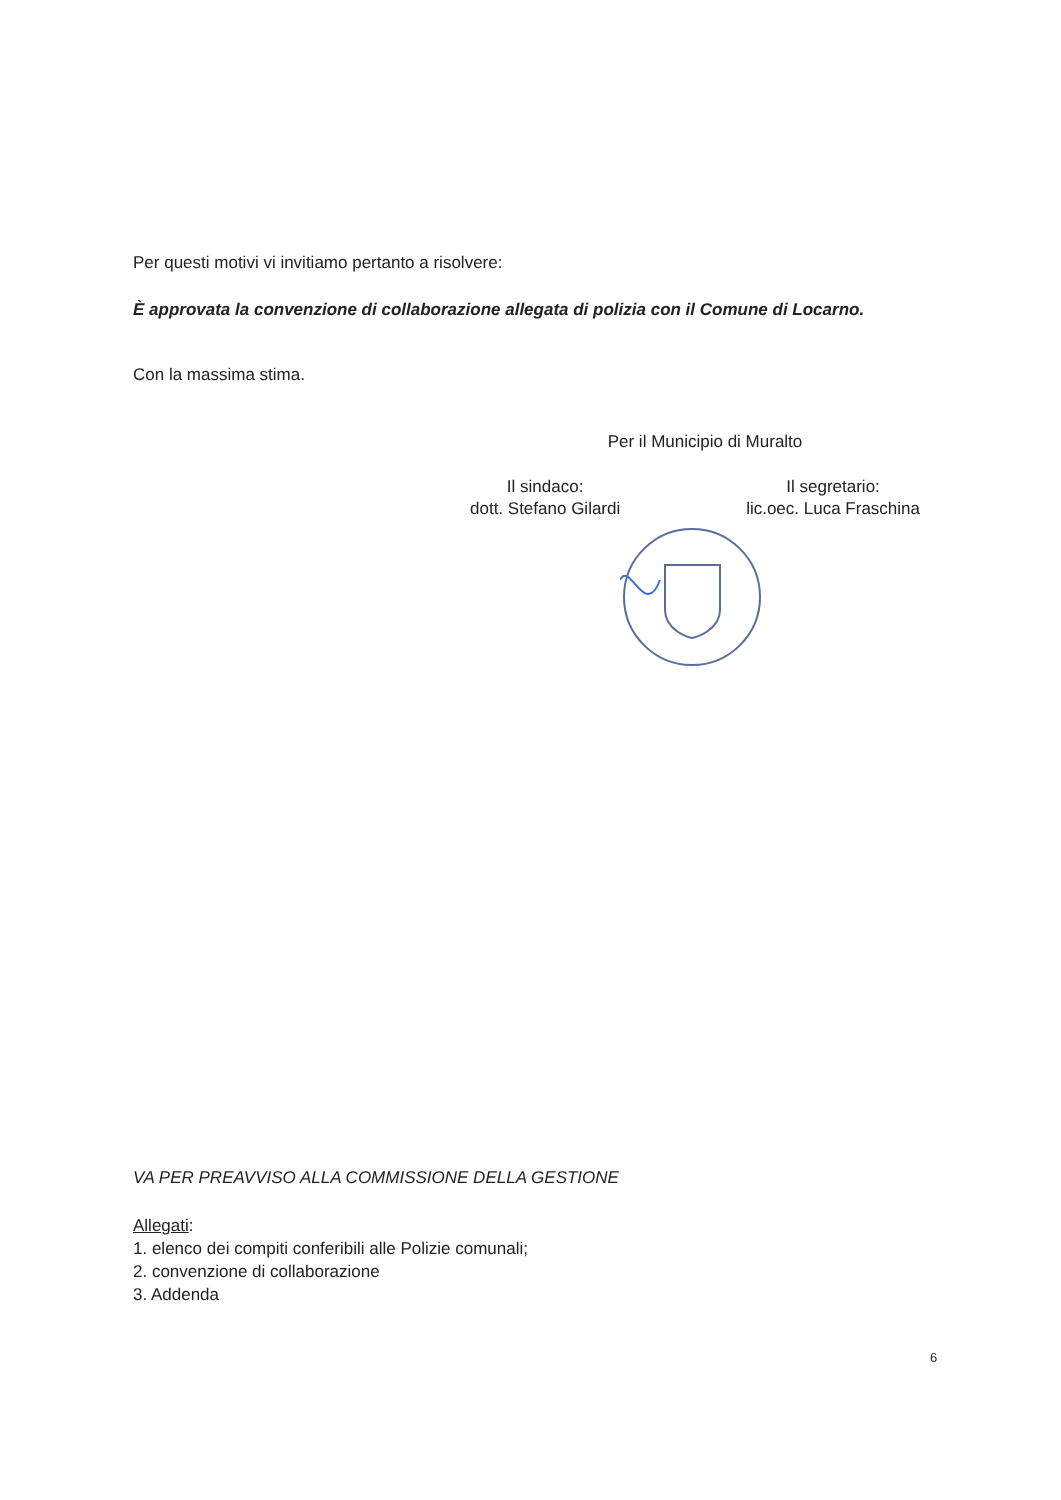Per questi motivi vi invitiamo pertanto a risolvere:
È approvata la convenzione di collaborazione allegata di polizia con il Comune di Locarno.
Con la massima stima.
Per il Municipio di Muralto
Il sindaco:
dott. Stefano Gilardi
Il segretario:
lic.oec. Luca Fraschina
VA PER PREAVVISO ALLA COMMISSIONE DELLA GESTIONE
Allegati:
1. elenco dei compiti conferibili alle Polizie comunali;
2. convenzione di collaborazione
3. Addenda
6